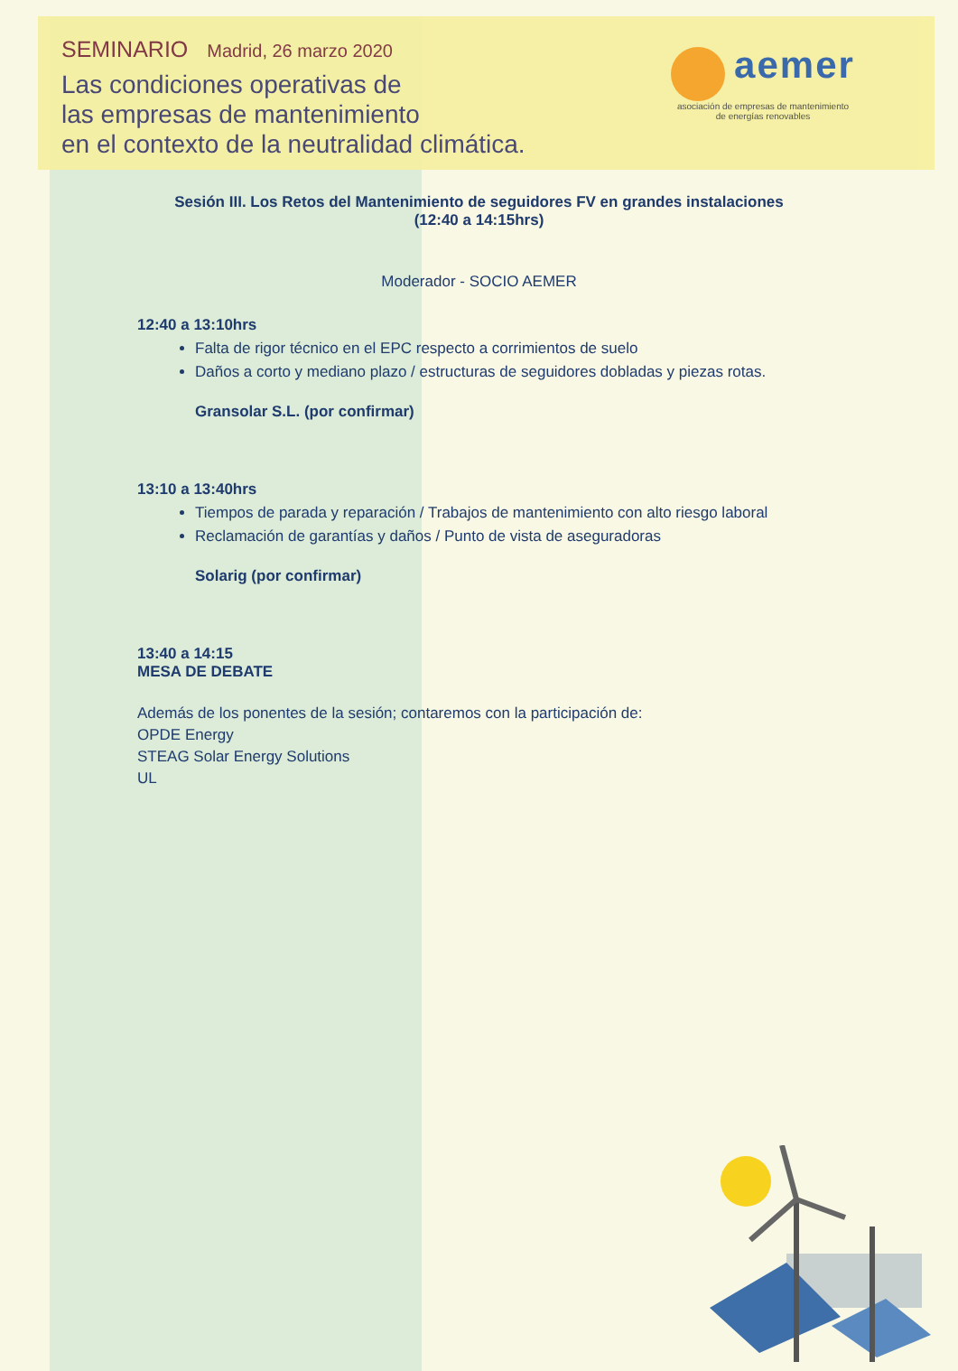SEMINARIO Madrid, 26 marzo 2020
Las condiciones operativas de
las empresas de mantenimiento
en el contexto de la neutralidad climática.
aemer
asociación de empresas de mantenimiento
de energías renovables
Sesión III. Los Retos del Mantenimiento de seguidores FV en grandes instalaciones
(12:40 a 14:15hrs)
Moderador - SOCIO AEMER
12:40 a 13:10hrs
Falta de rigor técnico en el EPC respecto a corrimientos de suelo
Daños a corto y mediano plazo / estructuras de seguidores dobladas y piezas rotas.
Gransolar S.L. (por confirmar)
13:10 a 13:40hrs
Tiempos de parada y reparación / Trabajos de mantenimiento con alto riesgo laboral
Reclamación de garantías y daños / Punto de vista de aseguradoras
Solarig (por confirmar)
13:40 a 14:15
MESA DE DEBATE
Además de los ponentes de la sesión; contaremos con la participación de:
OPDE Energy
STEAG Solar Energy Solutions
UL